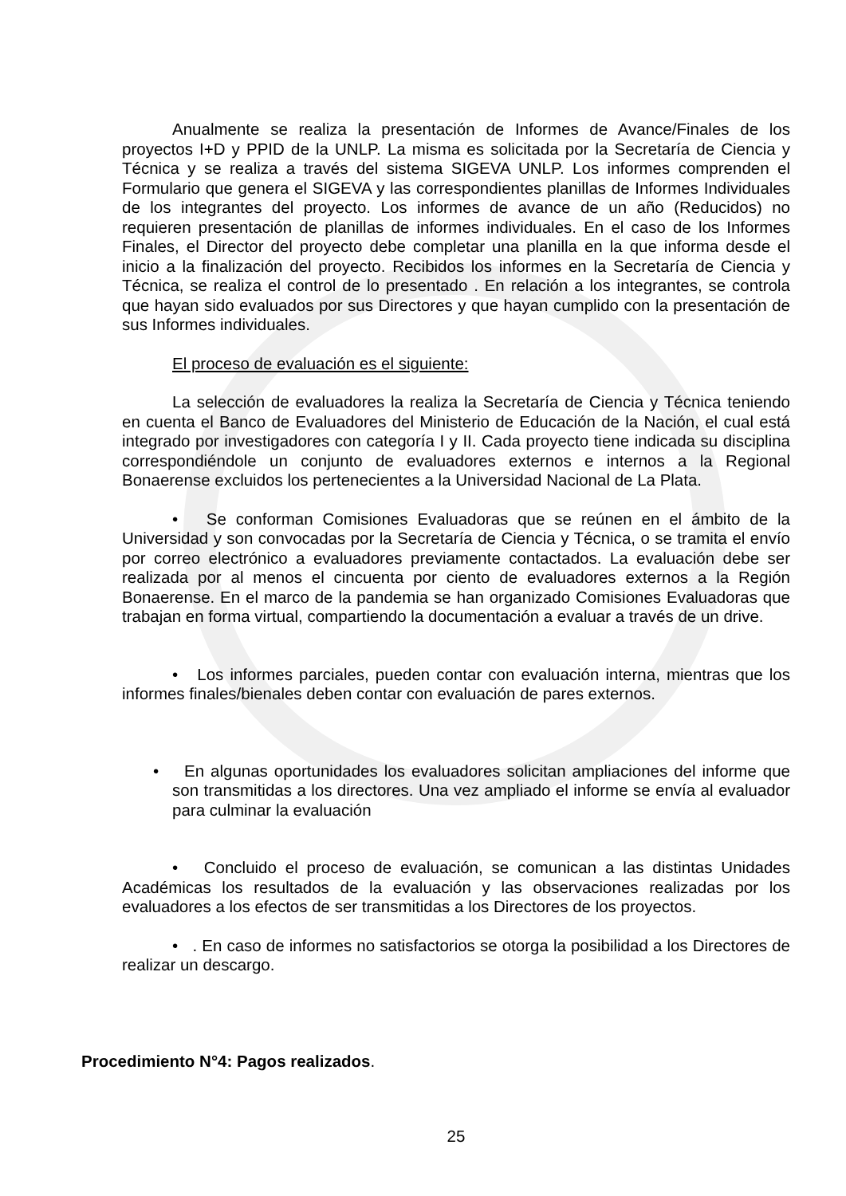Anualmente se realiza la presentación de Informes de Avance/Finales de los proyectos I+D y PPID de la UNLP. La misma es solicitada por la Secretaría de Ciencia y Técnica y se realiza a través del sistema SIGEVA UNLP. Los informes comprenden el Formulario que genera el SIGEVA y las correspondientes planillas de Informes Individuales de los integrantes del proyecto. Los informes de avance de un año (Reducidos) no requieren presentación de planillas de informes individuales. En el caso de los Informes Finales, el Director del proyecto debe completar una planilla en la que informa desde el inicio a la finalización del proyecto. Recibidos los informes en la Secretaría de Ciencia y Técnica, se realiza el control de lo presentado . En relación a los integrantes, se controla que hayan sido evaluados por sus Directores y que hayan cumplido con la presentación de sus Informes individuales.
El proceso de evaluación es el siguiente:
La selección de evaluadores la realiza la Secretaría de Ciencia y Técnica teniendo en cuenta el Banco de Evaluadores del Ministerio de Educación de la Nación, el cual está integrado por investigadores con categoría I y II. Cada proyecto tiene indicada su disciplina correspondiéndole un conjunto de evaluadores externos e internos a la Regional Bonaerense excluidos los pertenecientes a la Universidad Nacional de La Plata.
• Se conforman Comisiones Evaluadoras que se reúnen en el ámbito de la Universidad y son convocadas por la Secretaría de Ciencia y Técnica, o se tramita el envío por correo electrónico a evaluadores previamente contactados. La evaluación debe ser realizada por al menos el cincuenta por ciento de evaluadores externos a la Región Bonaerense. En el marco de la pandemia se han organizado Comisiones Evaluadoras que trabajan en forma virtual, compartiendo la documentación a evaluar a través de un drive.
• Los informes parciales, pueden contar con evaluación interna, mientras que los informes finales/bienales deben contar con evaluación de pares externos.
• En algunas oportunidades los evaluadores solicitan ampliaciones del informe que son transmitidas a los directores. Una vez ampliado el informe se envía al evaluador para culminar la evaluación
• Concluido el proceso de evaluación, se comunican a las distintas Unidades Académicas los resultados de la evaluación y las observaciones realizadas por los evaluadores a los efectos de ser transmitidas a los Directores de los proyectos.
• . En caso de informes no satisfactorios se otorga la posibilidad a los Directores de realizar un descargo.
Procedimiento N°4: Pagos realizados.
25